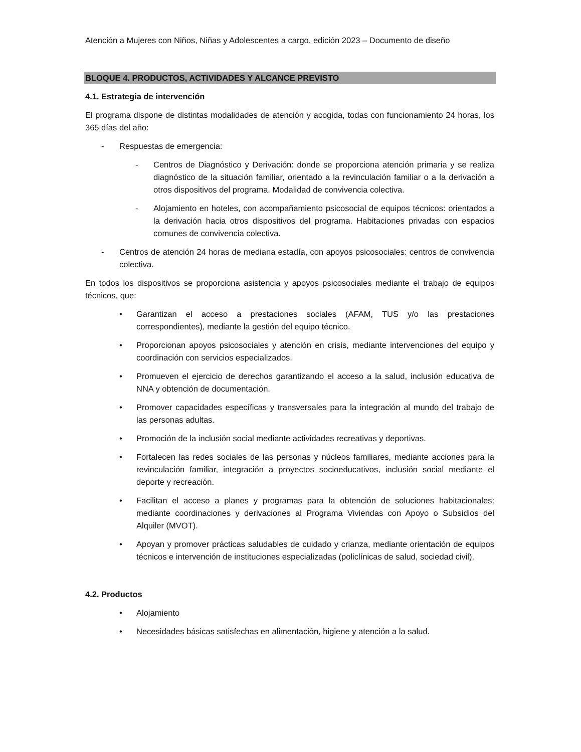Atención a Mujeres con Niños, Niñas y Adolescentes a cargo, edición 2023 – Documento de diseño
BLOQUE 4. PRODUCTOS, ACTIVIDADES Y ALCANCE PREVISTO
4.1. Estrategia de intervención
El programa dispone de distintas modalidades de atención y acogida, todas con funcionamiento 24 horas, los 365 días del año:
- Respuestas de emergencia:
- Centros de Diagnóstico y Derivación: donde se proporciona atención primaria y se realiza diagnóstico de la situación familiar, orientado a la revinculación familiar o a la derivación a otros dispositivos del programa. Modalidad de convivencia colectiva.
- Alojamiento en hoteles, con acompañamiento psicosocial de equipos técnicos: orientados a la derivación hacia otros dispositivos del programa. Habitaciones privadas con espacios comunes de convivencia colectiva.
- Centros de atención 24 horas de mediana estadía, con apoyos psicosociales: centros de convivencia colectiva.
En todos los dispositivos se proporciona asistencia y apoyos psicosociales mediante el trabajo de equipos técnicos, que:
• Garantizan el acceso a prestaciones sociales (AFAM, TUS y/o las prestaciones correspondientes), mediante la gestión del equipo técnico.
• Proporcionan apoyos psicosociales y atención en crisis, mediante intervenciones del equipo y coordinación con servicios especializados.
• Promueven el ejercicio de derechos garantizando el acceso a la salud, inclusión educativa de NNA y obtención de documentación.
• Promover capacidades específicas y transversales para la integración al mundo del trabajo de las personas adultas.
• Promoción de la inclusión social mediante actividades recreativas y deportivas.
• Fortalecen las redes sociales de las personas y núcleos familiares, mediante acciones para la revinculación familiar, integración a proyectos socioeducativos, inclusión social mediante el deporte y recreación.
• Facilitan el acceso a planes y programas para la obtención de soluciones habitacionales: mediante coordinaciones y derivaciones al Programa Viviendas con Apoyo o Subsidios del Alquiler (MVOT).
• Apoyan y promover prácticas saludables de cuidado y crianza, mediante orientación de equipos técnicos e intervención de instituciones especializadas (policlínicas de salud, sociedad civil).
4.2. Productos
• Alojamiento
• Necesidades básicas satisfechas en alimentación, higiene y atención a la salud.